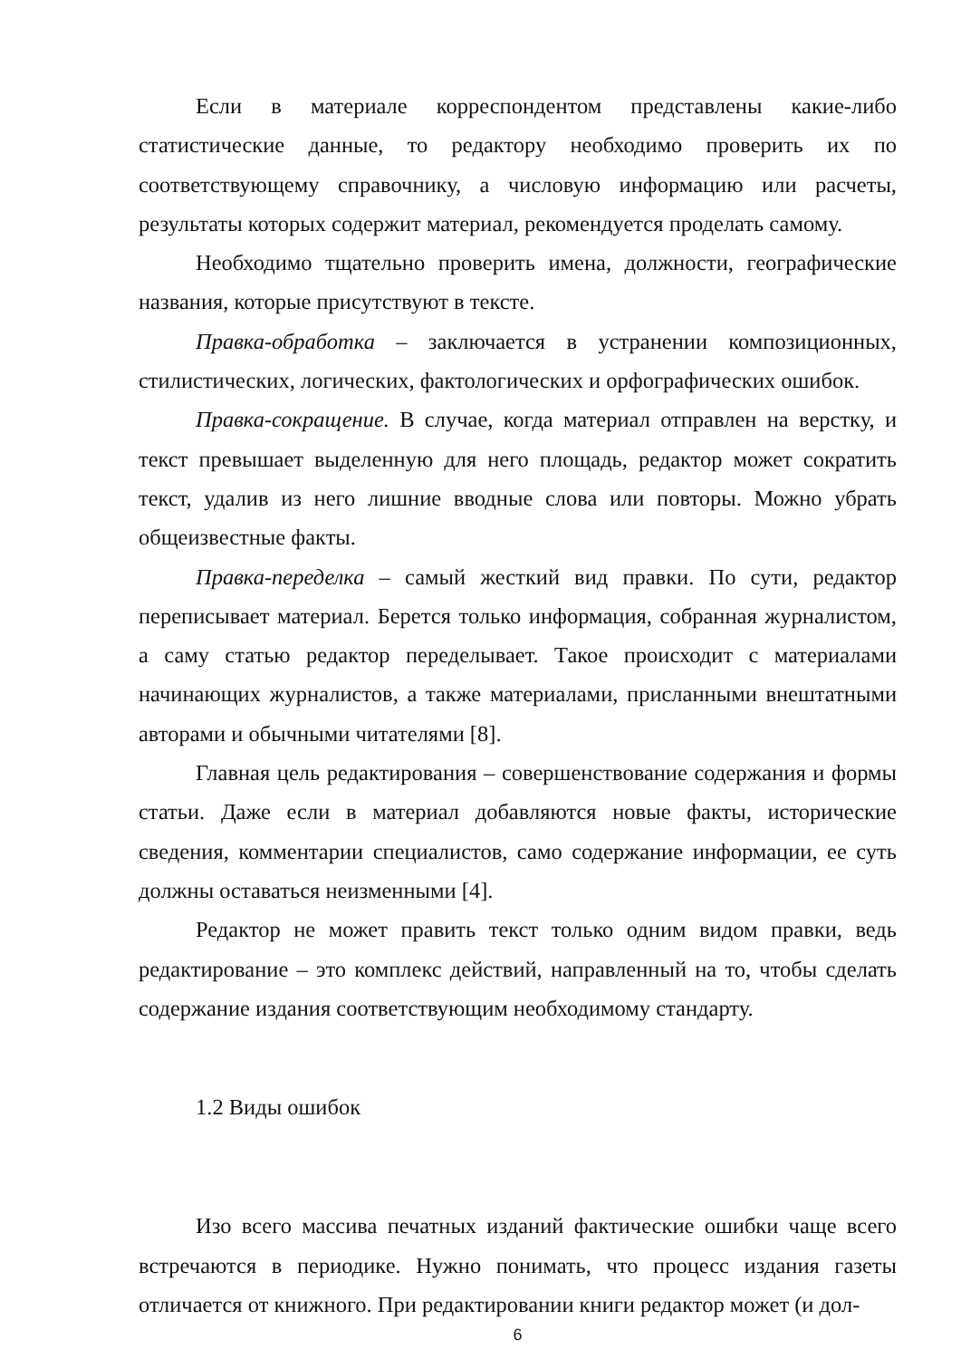Если в материале корреспондентом представлены какие-либо статистические данные, то редактору необходимо проверить их по соответствующему справочнику, а числовую информацию или расчеты, результаты которых содержит материал, рекомендуется проделать самому.
Необходимо тщательно проверить имена, должности, географические названия, которые присутствуют в тексте.
Правка-обработка – заключается в устранении композиционных, стилистических, логических, фактологических и орфографических ошибок.
Правка-сокращение. В случае, когда материал отправлен на верстку, и текст превышает выделенную для него площадь, редактор может сократить текст, удалив из него лишние вводные слова или повторы. Можно убрать общеизвестные факты.
Правка-переделка – самый жесткий вид правки. По сути, редактор переписывает материал. Берется только информация, собранная журналистом, а саму статью редактор переделывает. Такое происходит с материалами начинающих журналистов, а также материалами, присланными внештатными авторами и обычными читателями [8].
Главная цель редактирования – совершенствование содержания и формы статьи. Даже если в материал добавляются новые факты, исторические сведения, комментарии специалистов, само содержание информации, ее суть должны оставаться неизменными [4].
Редактор не может править текст только одним видом правки, ведь редактирование – это комплекс действий, направленный на то, чтобы сделать содержание издания соответствующим необходимому стандарту.
1.2 Виды ошибок
Изо всего массива печатных изданий фактические ошибки чаще всего встречаются в периодике. Нужно понимать, что процесс издания газеты отличается от книжного. При редактировании книги редактор может (и дол-
6